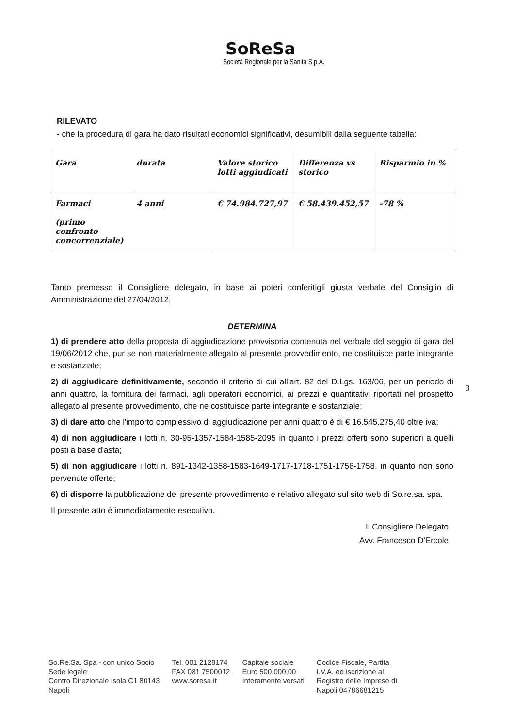SoReSa
Società Regionale per la Sanità S.p.A.
RILEVATO
- che la procedura di gara ha dato risultati economici significativi, desumibili dalla seguente tabella:
| Gara | durata | Valore storico lotti aggiudicati | Differenza vs storico | Risparmio in % |
| --- | --- | --- | --- | --- |
| Farmaci (primo confronto concorrenziale) | 4 anni | € 74.984.727,97 | € 58.439.452,57 | -78 % |
Tanto premesso il Consigliere delegato, in base ai poteri conferitigli giusta verbale del Consiglio di Amministrazione del 27/04/2012,
DETERMINA
1) di prendere atto della proposta di aggiudicazione provvisoria contenuta nel verbale del seggio di gara del 19/06/2012 che, pur se non materialmente allegato al presente provvedimento, ne costituisce parte integrante e sostanziale;
2) di aggiudicare definitivamente, secondo il criterio di cui all'art. 82 del D.Lgs. 163/06, per un periodo di anni quattro, la fornitura dei farmaci, agli operatori economici, ai prezzi e quantitativi riportati nel prospetto allegato al presente provvedimento, che ne costituisce parte integrante e sostanziale;
3) di dare atto che l'importo complessivo di aggiudicazione per anni quattro è di € 16.545.275,40 oltre iva;
4) di non aggiudicare i lotti n. 30-95-1357-1584-1585-2095 in quanto i prezzi offerti sono superiori a quelli posti a base d'asta;
5) di non aggiudicare i lotti n. 891-1342-1358-1583-1649-1717-1718-1751-1756-1758, in quanto non sono pervenute offerte;
6) di disporre la pubblicazione del presente provvedimento e relativo allegato sul sito web di So.re.sa. spa.
Il presente atto è immediatamente esecutivo.
Il Consigliere Delegato
Avv. Francesco D'Ercole
3
So.Re.Sa. Spa - con unico Socio
Sede legale:
Centro Direzionale Isola C1 80143
Napoli
Tel. 081 2128174
FAX 081 7500012
www.soresa.it
Capitale sociale
Euro 500.000,00
Interamente versati
Codice Fiscale, Partita
I.V.A. ed iscrizione al
Registro delle Imprese di
Napoli 04786681215